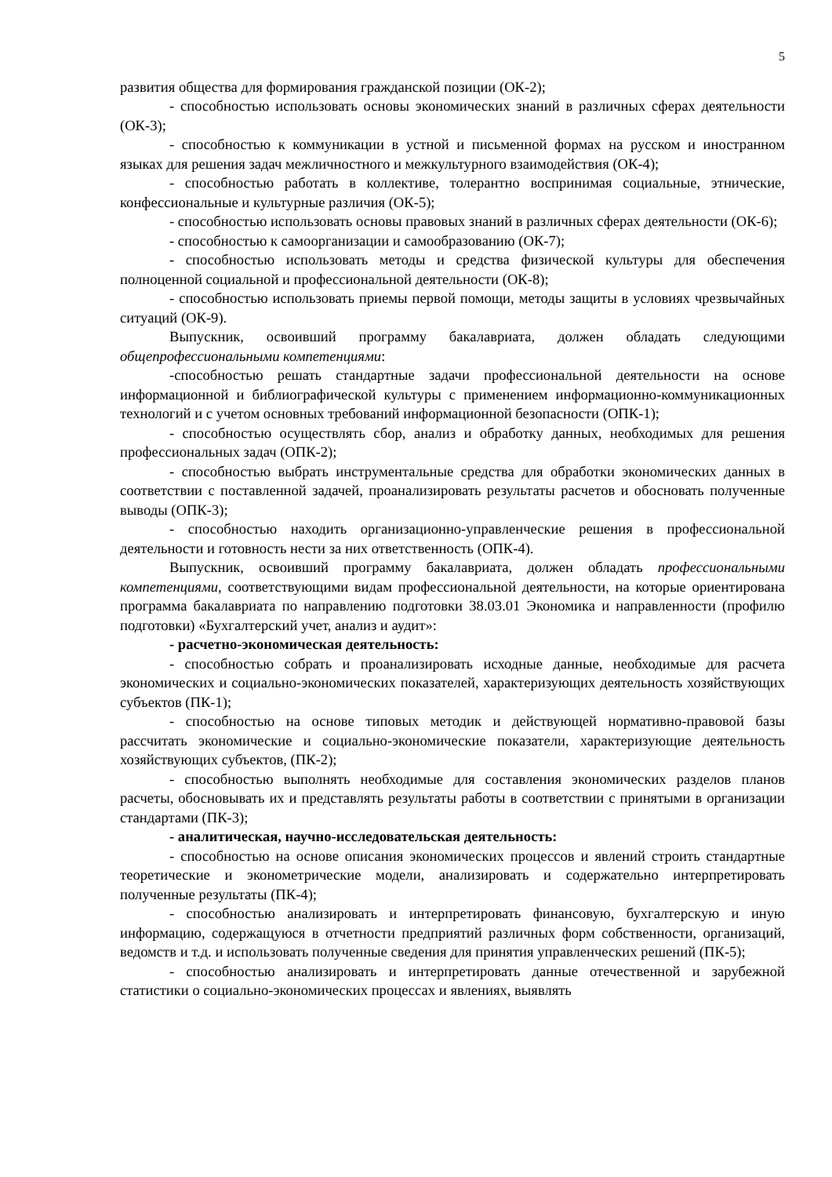5
развития общества для формирования гражданской позиции (ОК-2);
- способностью использовать основы экономических знаний в различных сферах деятельности (ОК-3);
- способностью к коммуникации в устной и письменной формах на русском и иностранном языках для решения задач межличностного и межкультурного взаимодействия (ОК-4);
- способностью работать в коллективе, толерантно воспринимая социальные, этнические, конфессиональные и культурные различия (ОК-5);
- способностью использовать основы правовых знаний в различных сферах деятельности (ОК-6);
- способностью к самоорганизации и самообразованию (ОК-7);
- способностью использовать методы и средства физической культуры для обеспечения полноценной социальной и профессиональной деятельности (ОК-8);
- способностью использовать приемы первой помощи, методы защиты в условиях чрезвычайных ситуаций (ОК-9).
Выпускник, освоивший программу бакалавриата, должен обладать следующими общепрофессиональными компетенциями:
-способностью решать стандартные задачи профессиональной деятельности на основе информационной и библиографической культуры с применением информационно-коммуникационных технологий и с учетом основных требований информационной безопасности (ОПК-1);
- способностью осуществлять сбор, анализ и обработку данных, необходимых для решения профессиональных задач (ОПК-2);
- способностью выбрать инструментальные средства для обработки экономических данных в соответствии с поставленной задачей, проанализировать результаты расчетов и обосновать полученные выводы (ОПК-3);
- способностью находить организационно-управленческие решения в профессиональной деятельности и готовность нести за них ответственность (ОПК-4).
Выпускник, освоивший программу бакалавриата, должен обладать профессиональными компетенциями, соответствующими видам профессиональной деятельности, на которые ориентирована программа бакалавриата по направлению подготовки 38.03.01 Экономика и направленности (профилю подготовки) «Бухгалтерский учет, анализ и аудит»:
- расчетно-экономическая деятельность:
- способностью собрать и проанализировать исходные данные, необходимые для расчета экономических и социально-экономических показателей, характеризующих деятельность хозяйствующих субъектов (ПК-1);
- способностью на основе типовых методик и действующей нормативно-правовой базы рассчитать экономические и социально-экономические показатели, характеризующие деятельность хозяйствующих субъектов, (ПК-2);
- способностью выполнять необходимые для составления экономических разделов планов расчеты, обосновывать их и представлять результаты работы в соответствии с принятыми в организации стандартами (ПК-3);
- аналитическая, научно-исследовательская деятельность:
- способностью на основе описания экономических процессов и явлений строить стандартные теоретические и эконометрические модели, анализировать и содержательно интерпретировать полученные результаты (ПК-4);
- способностью анализировать и интерпретировать финансовую, бухгалтерскую и иную информацию, содержащуюся в отчетности предприятий различных форм собственности, организаций, ведомств и т.д. и использовать полученные сведения для принятия управленческих решений (ПК-5);
- способностью анализировать и интерпретировать данные отечественной и зарубежной статистики о социально-экономических процессах и явлениях, выявлять